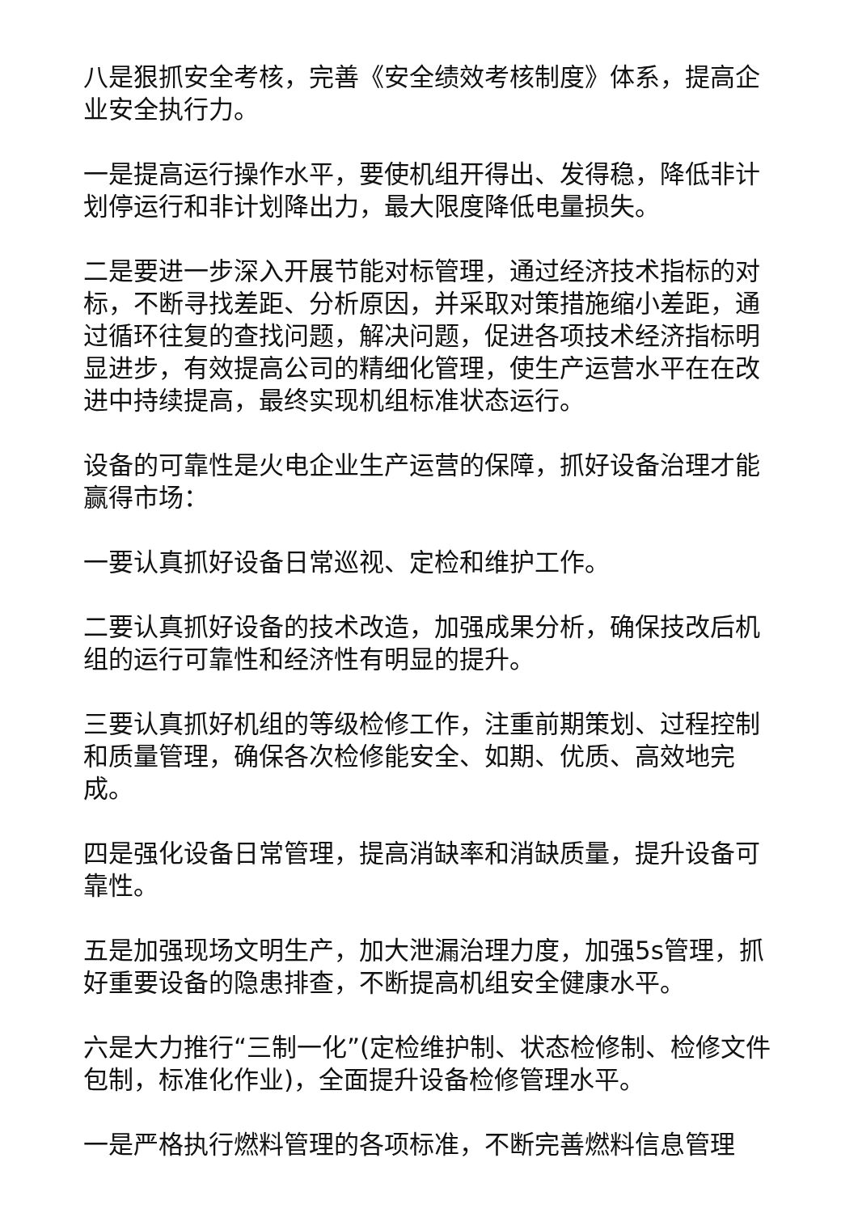八是狠抓安全考核，完善《安全绩效考核制度》体系，提高企业安全执行力。
一是提高运行操作水平，要使机组开得出、发得稳，降低非计划停运行和非计划降出力，最大限度降低电量损失。
二是要进一步深入开展节能对标管理，通过经济技术指标的对标，不断寻找差距、分析原因，并采取对策措施缩小差距，通过循环往复的查找问题，解决问题，促进各项技术经济指标明显进步，有效提高公司的精细化管理，使生产运营水平在在改进中持续提高，最终实现机组标准状态运行。
设备的可靠性是火电企业生产运营的保障，抓好设备治理才能赢得市场：
一要认真抓好设备日常巡视、定检和维护工作。
二要认真抓好设备的技术改造，加强成果分析，确保技改后机组的运行可靠性和经济性有明显的提升。
三要认真抓好机组的等级检修工作，注重前期策划、过程控制和质量管理，确保各次检修能安全、如期、优质、高效地完成。
四是强化设备日常管理，提高消缺率和消缺质量，提升设备可靠性。
五是加强现场文明生产，加大泄漏治理力度，加强5s管理，抓好重要设备的隐患排查，不断提高机组安全健康水平。
六是大力推行“三制一化”(定检维护制、状态检修制、检修文件包制，标准化作业)，全面提升设备检修管理水平。
一是严格执行燃料管理的各项标准，不断完善燃料信息管理